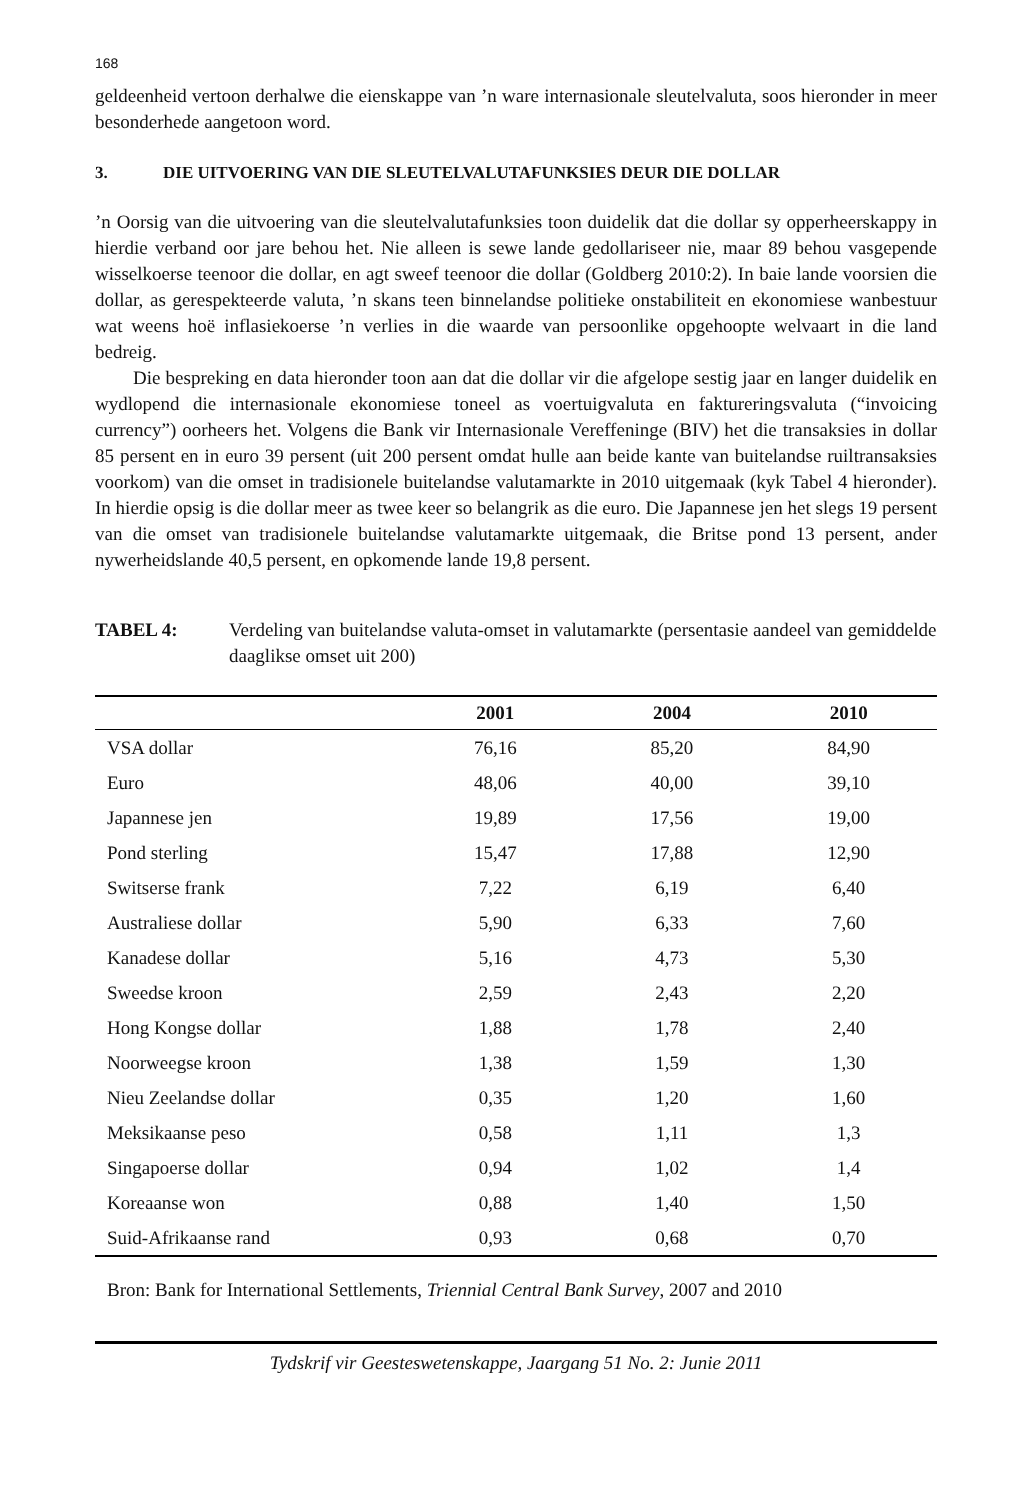168
geldeenheid vertoon derhalwe die eienskappe van ’n ware internasionale sleutelvaluta, soos hieronder in meer besonderhede aangetoon word.
3. DIE UITVOERING VAN DIE SLEUTELVALUTAFUNKSIES DEUR DIE DOLLAR
’n Oorsig van die uitvoering van die sleutelvalutafunksies toon duidelik dat die dollar sy opperheerskappy in hierdie verband oor jare behou het. Nie alleen is sewe lande gedollariseer nie, maar 89 behou vasgepende wisselkoerse teenoor die dollar, en agt sweef teenoor die dollar (Goldberg 2010:2). In baie lande voorsien die dollar, as gerespekteerde valuta, ’n skans teen binnelandse politieke onstabiliteit en ekonomiese wanbestuur wat weens hoë inflasiekoerse ’n verlies in die waarde van persoonlike opgehoopte welvaart in die land bedreig.
Die bespreking en data hieronder toon aan dat die dollar vir die afgelope sestig jaar en langer duidelik en wydlopend die internasionale ekonomiese toneel as voertuigvaluta en faktureringsvaluta (“invoicing currency”) oorheers het. Volgens die Bank vir Internasionale Vereffeninge (BIV) het die transaksies in dollar 85 persent en in euro 39 persent (uit 200 persent omdat hulle aan beide kante van buitelandse ruiltransaksies voorkom) van die omset in tradisionele buitelandse valutamarkte in 2010 uitgemaak (kyk Tabel 4 hieronder). In hierdie opsig is die dollar meer as twee keer so belangrik as die euro. Die Japannese jen het slegs 19 persent van die omset van tradisionele buitelandse valutamarkte uitgemaak, die Britse pond 13 persent, ander nywerheidslande 40,5 persent, en opkomende lande 19,8 persent.
TABEL 4: Verdeling van buitelandse valuta-omset in valutamarkte (persentasie aandeel van gemiddelde daaglikse omset uit 200)
| | 2001 | 2004 | 2010 |
| --- | --- | --- | --- |
| VSA dollar | 76,16 | 85,20 | 84,90 |
| Euro | 48,06 | 40,00 | 39,10 |
| Japannese jen | 19,89 | 17,56 | 19,00 |
| Pond sterling | 15,47 | 17,88 | 12,90 |
| Switserse frank | 7,22 | 6,19 | 6,40 |
| Australiese dollar | 5,90 | 6,33 | 7,60 |
| Kanadese dollar | 5,16 | 4,73 | 5,30 |
| Sweedse kroon | 2,59 | 2,43 | 2,20 |
| Hong Kongse dollar | 1,88 | 1,78 | 2,40 |
| Noorweegse kroon | 1,38 | 1,59 | 1,30 |
| Nieu Zeelandse dollar | 0,35 | 1,20 | 1,60 |
| Meksikaanse peso | 0,58 | 1,11 | 1,3 |
| Singapoerse dollar | 0,94 | 1,02 | 1,4 |
| Koreaanse won | 0,88 | 1,40 | 1,50 |
| Suid-Afrikaanse rand | 0,93 | 0,68 | 0,70 |
Bron: Bank for International Settlements, Triennial Central Bank Survey, 2007 and 2010
Tydskrif vir Geesteswetenskappe, Jaargang 51 No. 2: Junie 2011